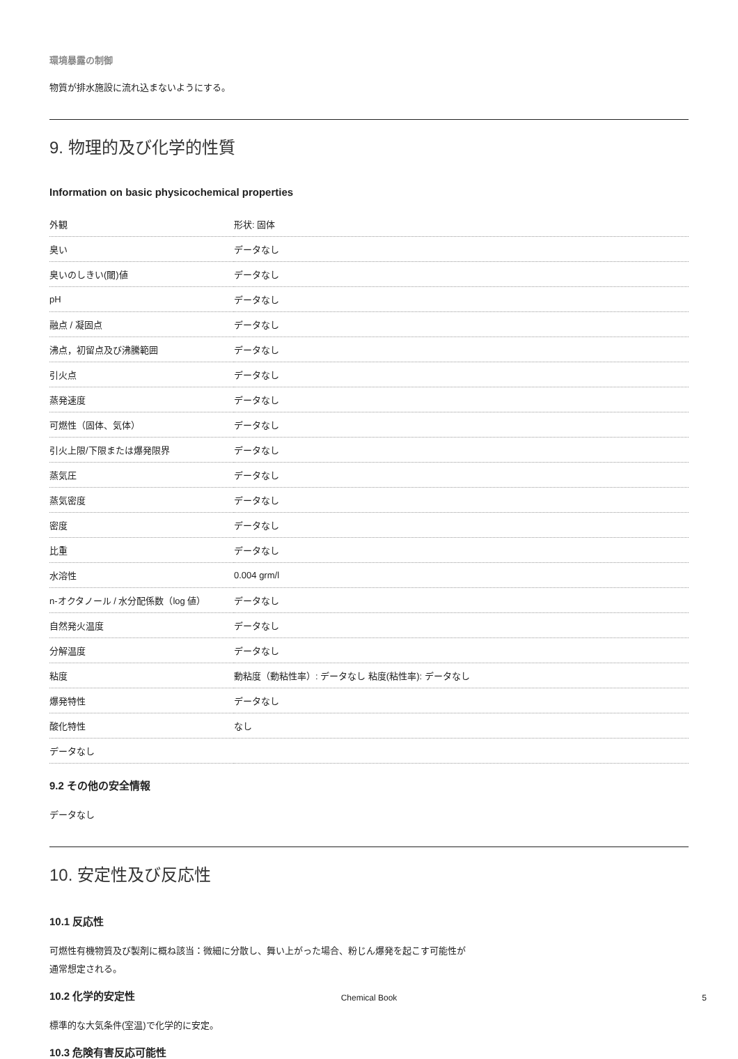環境暴露の制御
物質が排水施設に流れ込まないようにする。
9. 物理的及び化学的性質
Information on basic physicochemical properties
| 外観 | 形状: 固体 |
| 臭い | データなし |
| 臭いのしきい(閾)値 | データなし |
| pH | データなし |
| 融点 / 凝固点 | データなし |
| 沸点，初留点及び沸騰範囲 | データなし |
| 引火点 | データなし |
| 蒸発速度 | データなし |
| 可燃性（固体、気体） | データなし |
| 引火上限/下限または爆発限界 | データなし |
| 蒸気圧 | データなし |
| 蒸気密度 | データなし |
| 密度 | データなし |
| 比重 | データなし |
| 水溶性 | 0.004 grm/l |
| n-オクタノール / 水分配係数（log 値） | データなし |
| 自然発火温度 | データなし |
| 分解温度 | データなし |
| 粘度 | 動粘度（動粘性率）: データなし 粘度(粘性率): データなし |
| 爆発特性 | データなし |
| 酸化特性 | なし |
| データなし | |
9.2 その他の安全情報
データなし
10. 安定性及び反応性
10.1 反応性
可燃性有機物質及び製剤に概ね該当：微細に分散し、舞い上がった場合、粉じん爆発を起こす可能性が
通常想定される。
10.2 化学的安定性
標準的な大気条件(室温)で化学的に安定。
10.3 危険有害反応可能性
Chemical Book 5